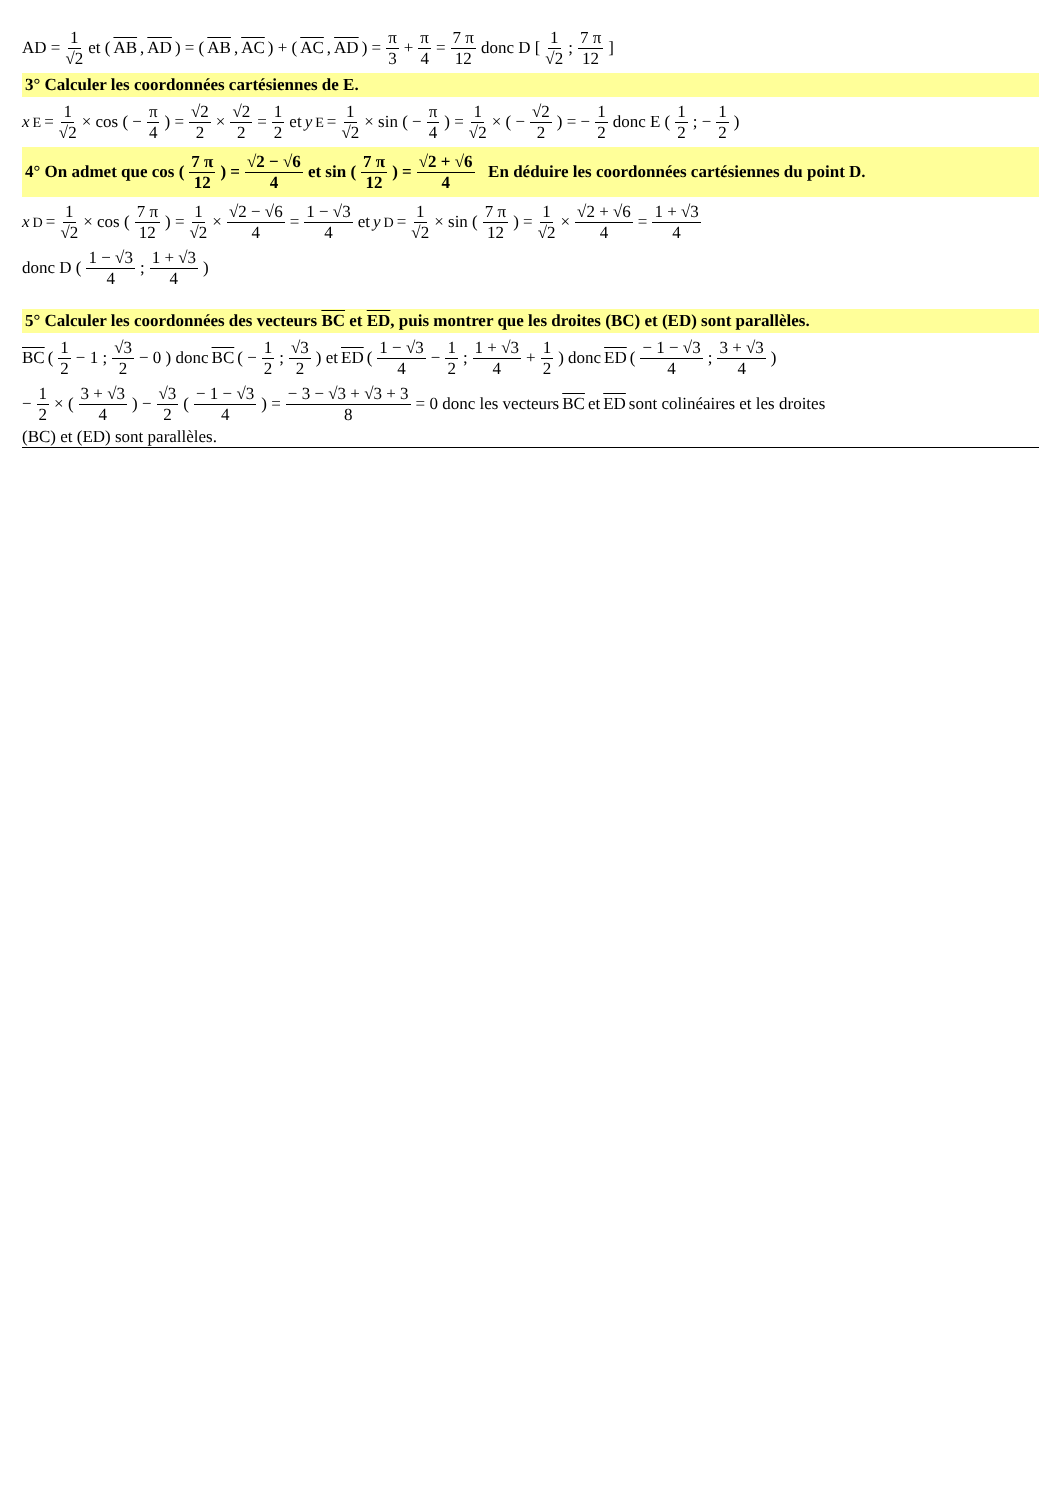AD = 1 √2 et (AB, AD) = (AB, AC) + (AC, AD) = π 3 + π 4 = 7 π 12 donc D [ 1 √2 ; 7 π 12 ]
3° Calculer les coordonnées cartésiennes de E.
x<sub>E</sub> = 1 √2 × cos ( − π 4 ) = √2 2 × √2 2 = 1 2 et y<sub>E</sub> = 1 √2 × sin ( − π 4 ) = 1 √2 × ( − √2 2 ) = − 1 2 donc E ( 1 2 ; − 1 2 )
4° On admet que cos ( 7 π 12 ) = √2 − √6 4 et sin ( 7 π 12 ) = √2 + √6 4 En déduire les coordonnées cartésiennes du point D.
x<sub>D</sub> = 1 √2 × cos ( 7 π 12 ) = 1 √2 × √2 − √6 4 = 1 − √3 4 et y<sub>D</sub> = 1 √2 × sin ( 7 π 12 ) = 1 √2 × √2 + √6 4 = 1 + √3 4
donc D ( 1 − √3 4 ; 1 + √3 4 )
5° Calculer les coordonnées des vecteurs BC et ED, puis montrer que les droites (BC) et (ED) sont parallèles.
BC ( 1 2 − 1 ; √3 2 − 0 ) donc BC ( − 1 2 ; √3 2 ) et ED ( 1 − √3 4 − 1 2 ; 1 + √3 4 + 1 2 ) donc ED ( − 1 − √3 4 ; 3 + √3 4 )
− 1 2 × ( 3 + √3 4 ) − √3 2 ( − 1 − √3 4 ) = − 3 − √3 + √3 + 3 8 = 0 donc les vecteurs BC et ED sont colinéaires et les droites
(BC) et (ED) sont parallèles.